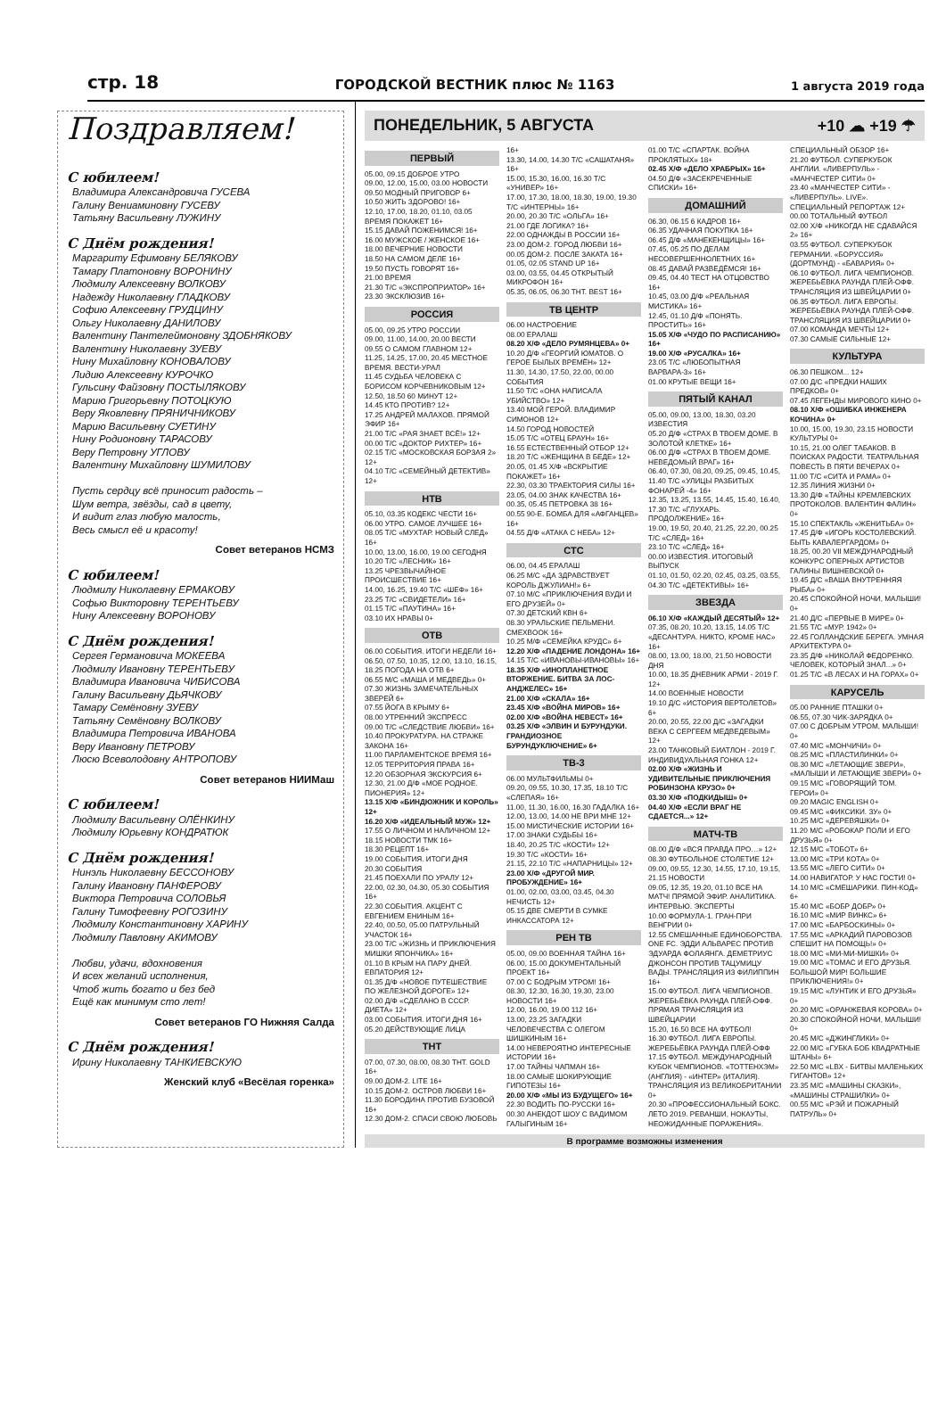стр. 18 ГОРОДСКОЙ ВЕСТНИК плюс № 1163 1 августа 2019 года
Поздравляем!
С юбилеем!
Владимира Александровича ГУСЕВА
Галину Вениаминовну ГУСЕВУ
Татьяну Васильевну ЛУЖИНУ
С Днём рождения!
Маргариту Ефимовну БЕЛЯКОВУ
Тамару Платоновну ВОРОНИНУ
Людмилу Алексеевну ВОЛКОВУ
Надежду Николаевну ГЛАДКОВУ
Софию Алексеевну ГРУДЦИНУ
Ольгу Николаевну ДАНИЛОВУ
Валентину Пантелеймоновну ЗДОБНЯКОВУ
Валентину Николаевну ЗУЕВУ
Нину Михайловну КОНОВАЛОВУ
Лидию Алексеевну КУРОЧКО
Гульсину Файзовну ПОСТЫЛЯКОВУ
Марию Григорьевну ПОТОЦКУЮ
Веру Яковлевну ПРЯНИЧНИКОВУ
Марию Васильевну СУЕТИНУ
Нину Родионовну ТАРАСОВУ
Веру Петровну УГЛОВУ
Валентину Михайловну ШУМИЛОВУ
Пусть сердцу всё приносит радость –
Шум ветра, звёзды, сад в цвету,
И видит глаз любую малость,
Весь смысл её и красоту!
Совет ветеранов НСМЗ
С юбилеем!
Людмилу Николаевну ЕРМАКОВУ
Софью Викторовну ТЕРЕНТЬЕВУ
Нину Алексеевну ВОРОНОВУ
С Днём рождения!
Сергея Германовича МОКЕЕВА
Людмилу Ивановну ТЕРЕНТЬЕВУ
Владимира Ивановича ЧИБИСОВА
Галину Васильевну ДЬЯЧКОВУ
Тамару Семёновну ЗУЕВУ
Татьяну Семёновну ВОЛКОВУ
Владимира Петровича ИВАНОВА
Веру Ивановну ПЕТРОВУ
Люсю Всеволодовну АНТРОПОВУ
Совет ветеранов НИИМаш
С юбилеем!
Людмилу Васильевну ОЛЁНКИНУ
Людмилу Юрьевну КОНДРАТЮК
С Днём рождения!
Нинэль Николаевну БЕССОНОВУ
Галину Ивановну ПАНФЕРОВУ
Виктора Петровича СОЛОВЬЯ
Галину Тимофеевну РОГОЗИНУ
Людмилу Константиновну ХАРИНУ
Людмилу Павловну АКИМОВУ
Любви, удачи, вдохновения
И всех желаний исполнения,
Чтоб жить богато и без бед
Ещё как минимум сто лет!
Совет ветеранов ГО Нижняя Салда
С Днём рождения!
Ирину Николаевну ТАНКИЕВСКУЮ
Женский клуб «Весёлая горенка»
ПОНЕДЕЛЬНИК, 5 АВГУСТА +10 ☁ +19 ☂
ПЕРВЫЙ
05.00, 09.15 ДОБРОЕ УТРО
09.00, 12.00, 15.00, 03.00 НОВОСТИ
09.50 МОДНЫЙ ПРИГОВОР 6+
10.50 ЖИТЬ ЗДОРОВО! 16+
12.10, 17.00, 18.20, 01.10, 03.05 ВРЕМЯ ПОКАЖЕТ 16+
15.15 ДАВАЙ ПОЖЕНИМСЯ! 16+
16.00 МУЖСКОЕ / ЖЕНСКОЕ 16+
18.00 ВЕЧЕРНИЕ НОВОСТИ
18.50 НА САМОМ ДЕЛЕ 16+
19.50 ПУСТЬ ГОВОРЯТ 16+
21.00 ВРЕМЯ
21.30 Т/С «ЭКСПРОПРИАТОР» 16+
23.30 ЭКСКЛЮЗИВ 16+
РОССИЯ
05.00, 09.25 УТРО РОССИИ
09.00, 11.00, 14.00, 20.00 ВЕСТИ
09.55 О САМОМ ГЛАВНОМ 12+
11.25, 14.25, 17.00, 20.45 МЕСТНОЕ ВРЕМЯ. ВЕСТИ-УРАЛ
11.45 СУДЬБА ЧЕЛОВЕКА С БОРИСОМ КОРЧЕВНИКОВЫМ 12+
12.50, 18.50 60 МИНУТ 12+
14.45 КТО ПРОТИВ? 12+
17.25 АНДРЕЙ МАЛАХОВ. ПРЯМОЙ ЭФИР 16+
21.00 Т/С «РАЯ ЗНАЕТ ВСЁ!» 12+
00.00 Т/С «ДОКТОР РИХТЕР» 16+
02.15 Т/С «МОСКОВСКАЯ БОРЗАЯ 2» 12+
04.10 Т/С «СЕМЕЙНЫЙ ДЕТЕКТИВ» 12+
НТВ
05.10, 03.35 КОДЕКС ЧЕСТИ 16+
06.00 УТРО. САМОЕ ЛУЧШЕЕ 16+
08.05 Т/С «МУХТАР. НОВЫЙ СЛЕД» 16+
10.00, 13.00, 16.00, 19.00 СЕГОДНЯ
10.20 Т/С «ЛЕСНИК» 16+
13.25 ЧРЕЗВЫЧАЙНОЕ ПРОИСШЕСТВИЕ 16+
14.00, 16.25, 19.40 Т/С «ШЕФ» 16+
23.25 Т/С «СВИДЕТЕЛИ» 16+
01.15 Т/С «ПАУТИНА» 16+
03.10 ИХ НРАВЫ 0+
ОТВ
06.00 СОБЫТИЯ. ИТОГИ НЕДЕЛИ 16+
06.50, 07.50, 10.35, 12.00, 13.10, 16.15, 18.25 ПОГОДА НА ОТВ 6+
06.55 М/С «МАША И МЕДВЕДЬ» 0+
07.30 ЖИЗНЬ ЗАМЕЧАТЕЛЬНЫХ ЗВЕРЕЙ 6+
07.55 ЙОГА В КРЫМУ 6+
08.00 УТРЕННИЙ ЭКСПРЕСС
09.00 Т/С «СЛЕДСТВИЕ ЛЮБВИ» 16+
10.40 ПРОКУРАТУРА. НА СТРАЖЕ ЗАКОНА 16+
11.00 ПАРЛАМЕНТСКОЕ ВРЕМЯ 16+
12.05 ТЕРРИТОРИЯ ПРАВА 16+
12.20 ОБЗОРНАЯ ЭКСКУРСИЯ 6+
12.30, 21.00 Д/Ф «МОЕ РОДНОЕ. ПИОНЕРИЯ» 12+
13.15 Х/Ф «БИНДЮЖНИК И КОРОЛЬ» 12+
16.20 Х/Ф «ИДЕАЛЬНЫЙ МУЖ» 12+
17.55 О ЛИЧНОМ И НАЛИЧНОМ 12+
18.15 НОВОСТИ ТМК 16+
18.30 РЕЦЕПТ 16+
19.00 СОБЫТИЯ. ИТОГИ ДНЯ
20.30 СОБЫТИЯ
21.45 ПОЕХАЛИ ПО УРАЛУ 12+
22.00, 02.30, 04.30, 05.30 СОБЫТИЯ 16+
22.30 СОБЫТИЯ. АКЦЕНТ С ЕВГЕНИЕМ ЕНИНЫМ 16+
22.40, 00.50, 05.00 ПАТРУЛЬНЫЙ УЧАСТОК 16+
23.00 Т/С «ЖИЗНЬ И ПРИКЛЮЧЕНИЯ МИШКИ ЯПОНЧИКА» 16+
01.10 В КРЫМ НА ПАРУ ДНЕЙ. ЕВПАТОРИЯ 12+
01.35 Д/Ф «НОВОЕ ПУТЕШЕСТВИЕ ПО ЖЕЛЕЗНОЙ ДОРОГЕ» 12+
02.00 Д/Ф «СДЕЛАНО В СССР. ДИЕТА» 12+
03.00 СОБЫТИЯ. ИТОГИ ДНЯ 16+
05.20 ДЕЙСТВУЮЩИЕ ЛИЦА
ТНТ
07.00, 07.30, 08.00, 08.30 ТНТ. GOLD 16+
09.00 ДОМ-2. LITE 16+
10.15 ДОМ-2. ОСТРОВ ЛЮБВИ 16+
11.30 БОРОДИНА ПРОТИВ БУЗОВОЙ 16+
12.30 ДОМ-2. СПАСИ СВОЮ ЛЮБОВЬ 16+
13.30, 14.00, 14.30 Т/С «САШАТАНЯ» 16+
15.00, 15.30, 16.00, 16.30 Т/С «УНИВЕР» 16+
17.00, 17.30, 18.00, 18.30, 19.00, 19.30 Т/С «ИНТЕРНЫ» 16+
20.00, 20.30 Т/С «ОЛЬГА» 16+
21.00 ГДЕ ЛОГИКА? 16+
22.00 ОДНАЖДЫ В РОССИИ 16+
23.00 ДОМ-2. ГОРОД ЛЮБВИ 16+
00.05 ДОМ-2. ПОСЛЕ ЗАКАТА 16+
01.05, 02.05 STAND UP 16+
03.00, 03.55, 04.45 ОТКРЫТЫЙ МИКРОФОН 16+
05.35, 06.05, 06.30 ТНТ. BEST 16+
ТВ ЦЕНТР
06.00 НАСТРОЕНИЕ
08.00 ЕРАЛАШ
08.20 Х/Ф «ДЕЛО РУМЯНЦЕВА» 0+
10.20 Д/Ф «ГЕОРГИЙ ЮМАТОВ. О ГЕРОЕ БЫЛЫХ ВРЕМЁН» 12+
11.30, 14.30, 17.50, 22.00, 00.00 СОБЫТИЯ
11.50 Т/С «ОНА НАПИСАЛА УБИЙСТВО» 12+
13.40 МОЙ ГЕРОЙ. ВЛАДИМИР СИМОНОВ 12+
14.50 ГОРОД НОВОСТЕЙ
15.05 Т/С «ОТЕЦ БРАУН» 16+
16.55 ЕСТЕСТВЕННЫЙ ОТБОР 12+
18.20 Т/С «ЖЕНЩИНА В БЕДЕ» 12+
20.05, 01.45 Х/Ф «ВСКРЫТИЕ ПОКАЖЕТ» 16+
22.30, 03.30 ТРАЕКТОРИЯ СИЛЫ 16+
23.05, 04.00 ЗНАК КАЧЕСТВА 16+
00.35, 05.45 ПЕТРОВКА 38 16+
00.55 90-Е. БОМБА ДЛЯ «АФГАНЦЕВ» 16+
04.55 Д/Ф «АТАКА С НЕБА» 12+
СТС
06.00, 04.45 ЕРАЛАШ
06.25 М/С «ДА ЗДРАВСТВУЕТ КОРОЛЬ ДЖУЛИАН!» 6+
07.10 М/С «ПРИКЛЮЧЕНИЯ ВУДИ И ЕГО ДРУЗЕЙ» 0+
07.30 ДЕТСКИЙ КВН 6+
08.30 УРАЛЬСКИЕ ПЕЛЬМЕНИ. СМЕХBOOK 16+
10.25 М/Ф «СЕМЕЙКА КРУДС» 6+
12.20 Х/Ф «ПАДЕНИЕ ЛОНДОНА» 16+
14.15 Т/С «ИВАНОВЫ-ИВАНОВЫ» 16+
18.35 Х/Ф «ИНОПЛАНЕТНОЕ ВТОРЖЕНИЕ. БИТВА ЗА ЛОС-АНДЖЕЛЕС» 16+
21.00 Х/Ф «СКАЛА» 16+
23.45 Х/Ф «ВОЙНА МИРОВ» 16+
02.00 Х/Ф «ВОЙНА НЕВЕСТ» 16+
03.25 Х/Ф «ЭЛВИН И БУРУНДУКИ. ГРАНДИОЗНОЕ БУРУНДУКЛЮЧЕНИЕ» 6+
ТВ-3
06.00 МУЛЬТФИЛЬМЫ 0+
09.20, 09.55, 10.30, 17.35, 18.10 Т/С «СЛЕПАЯ» 16+
11.00, 11.30, 16.00, 16.30 ГАДАЛКА 16+
12.00, 13.00, 14.00 НЕ ВРИ МНЕ 12+
15.00 МИСТИЧЕСКИЕ ИСТОРИИ 16+
17.00 ЗНАКИ СУДЬБЫ 16+
18.40, 20.25 Т/С «КОСТИ» 12+
19.30 Т/С «КОСТИ» 16+
21.15, 22.10 Т/С «НАПАРНИЦЫ» 12+
23.00 Х/Ф «ДРУГОЙ МИР. ПРОБУЖДЕНИЕ» 16+
01.00, 02.00, 03.00, 03.45, 04.30 НЕЧИСТЬ 12+
05.15 ДВЕ СМЕРТИ В СУМКЕ ИНКАССАТОРА 12+
РЕН ТВ
05.00, 09.00 ВОЕННАЯ ТАЙНА 16+
06.00, 15.00 ДОКУМЕНТАЛЬНЫЙ ПРОЕКТ 16+
07.00 С БОДРЫМ УТРОМ! 16+
08.30, 12.30, 16.30, 19.30, 23.00 НОВОСТИ 16+
12.00, 16.00, 19.00 112 16+
13.00, 23.25 ЗАГАДКИ ЧЕЛОВЕЧЕСТВА С ОЛЕГОМ ШИШКИНЫМ 16+
14.00 НЕВЕРОЯТНО ИНТЕРЕСНЫЕ ИСТОРИИ 16+
17.00 ТАЙНЫ ЧАПМАН 16+
18.00 САМЫЕ ШОКИРУЮЩИЕ ГИПОТЕЗЫ 16+
20.00 Х/Ф «МЫ ИЗ БУДУЩЕГО» 16+
22.30 ВОДИТЬ ПО-РУССКИ 16+
00.30 АНЕКДОТ ШОУ С ВАДИМОМ ГАЛЫГИНЫМ 16+
01.00 Т/С «СПАРТАК. ВОЙНА ПРОКЛЯТЫХ» 18+
02.45 Х/Ф «ДЕЛО ХРАБРЫХ» 16+
04.50 Д/Ф «ЗАСЕКРЕЧЕННЫЕ СПИСКИ» 16+
ДОМАШНИЙ
06.30, 06.15 6 КАДРОВ 16+
06.35 УДАЧНАЯ ПОКУПКА 16+
06.45 Д/Ф «МАНЕКЕНЩИЦЫ» 16+
07.45, 05.25 ПО ДЕЛАМ НЕСОВЕРШЕННОЛЕТНИХ 16+
08.45 ДАВАЙ РАЗВЕДЁМСЯ! 16+
09.45, 04.40 ТЕСТ НА ОТЦОВСТВО 16+
10.45, 03.00 Д/Ф «РЕАЛЬНАЯ МИСТИКА» 16+
12.45, 01.10 Д/Ф «ПОНЯТЬ. ПРОСТИТЬ» 16+
15.05 Х/Ф «ЧУДО ПО РАСПИСАНИЮ» 16+
19.00 Х/Ф «РУСАЛКА» 16+
23.05 Т/С «ЛЮБОПЫТНАЯ ВАРВАРА-3» 16+
01.00 КРУТЫЕ ВЕЩИ 16+
ПЯТЫЙ КАНАЛ
05.00, 09.00, 13.00, 18.30, 03.20 ИЗВЕСТИЯ
05.20 Д/Ф «СТРАХ В ТВОЕМ ДОМЕ. В ЗОЛОТОЙ КЛЕТКЕ» 16+
06.00 Д/Ф «СТРАХ В ТВОЕМ ДОМЕ. НЕВЕДОМЫЙ ВРАГ» 16+
06.40, 07.30, 08.20, 09.25, 09.45, 10.45, 11.40 Т/С «УЛИЦЫ РАЗБИТЫХ ФОНАРЕЙ -4» 16+
12.35, 13.25, 13.55, 14.45, 15.40, 16.40, 17.30 Т/С «ГЛУХАРЬ. ПРОДОЛЖЕНИЕ» 16+
19.00, 19.50, 20.40, 21.25, 22.20, 00.25 Т/С «СЛЕД» 16+
23.10 Т/С «СЛЕД» 16+
00.00 ИЗВЕСТИЯ. ИТОГОВЫЙ ВЫПУСК
01.10, 01.50, 02.20, 02.45, 03.25, 03.55, 04.30 Т/С «ДЕТЕКТИВЫ» 16+
ЗВЕЗДА
06.10 Х/Ф «КАЖДЫЙ ДЕСЯТЫЙ» 12+
07.35, 08.20, 10.20, 13.15, 14.05 Т/С «ДЕСАНТУРА. НИКТО, КРОМЕ НАС» 16+
08.00, 13.00, 18.00, 21.50 НОВОСТИ ДНЯ
10.00, 18.35 ДНЕВНИК АРМИ - 2019 Г. 12+
14.00 ВОЕННЫЕ НОВОСТИ
19.10 Д/С «ИСТОРИЯ ВЕРТОЛЕТОВ» 6+
20.00, 20.55, 22.00 Д/С «ЗАГАДКИ ВЕКА С СЕРГЕЕМ МЕДВЕДЕВЫМ» 12+
23.00 ТАНКОВЫЙ БИАТЛОН - 2019 Г. ИНДИВИДУАЛЬНАЯ ГОНКА 12+
02.00 Х/Ф «ЖИЗНЬ И УДИВИТЕЛЬНЫЕ ПРИКЛЮЧЕНИЯ РОБИНЗОНА КРУЗО» 0+
03.30 Х/Ф «ПОДКИДЫШ» 0+
04.40 Х/Ф «ЕСЛИ ВРАГ НЕ СДАЕТСЯ...» 12+
МАТЧ-ТВ
08.00 Д/Ф «ВСЯ ПРАВДА ПРО…» 12+
08.30 ФУТБОЛЬНОЕ СТОЛЕТИЕ 12+
09.00, 09.55, 12.30, 14.55, 17.10, 19.15, 21.15 НОВОСТИ
09.05, 12.35, 19.20, 01.10 ВСЕ НА МАТЧ! ПРЯМОЙ ЭФИР. АНАЛИТИКА. ИНТЕРВЬЮ. ЭКСПЕРТЫ
10.00 ФОРМУЛА-1. ГРАН-ПРИ ВЕНГРИИ 0+
12.55 СМЕШАННЫЕ ЕДИНОБОРСТВА. ONE FC. ЭДДИ АЛЬВАРЕС ПРОТИВ ЭДУАРДА ФОЛАЯНГА. ДЕМЕТРИУС ДЖОНСОН ПРОТИВ ТАЦУМИЦУ ВАДЫ. ТРАНСЛЯЦИЯ ИЗ ФИЛИППИН 16+
15.00 ФУТБОЛ. ЛИГА ЧЕМПИОНОВ. ЖЕРЕБЬЁВКА РАУНДА ПЛЕЙ-ОФФ. ПРЯМАЯ ТРАНСЛЯЦИЯ ИЗ ШВЕЙЦАРИИ
15.20, 16.50 ВСЕ НА ФУТБОЛ!
16.30 ФУТБОЛ. ЛИГА ЕВРОПЫ. ЖЕРЕБЬЁВКА РАУНДА ПЛЕЙ-ОФФ
17.15 ФУТБОЛ. МЕЖДУНАРОДНЫЙ КУБОК ЧЕМПИОНОВ. «ТОТТЕНХЭМ» (АНГЛИЯ) - «ИНТЕР» (ИТАЛИЯ). ТРАНСЛЯЦИЯ ИЗ ВЕЛИКОБРИТАНИИ 0+
20.30 «ПРОФЕССИОНАЛЬНЫЙ БОКС. ЛЕТО 2019. РЕВАНШИ, НОКАУТЫ, НЕОЖИДАННЫЕ ПОРАЖЕНИЯ». СПЕЦИАЛЬНЫЙ ОБЗОР 16+
21.20 ФУТБОЛ. СУПЕРКУБОК АНГЛИИ. «ЛИВЕРПУЛЬ» - «МАНЧЕСТЕР СИТИ» 0+
23.40 «МАНЧЕСТЕР СИТИ» - «ЛИВЕРПУЛЬ». LIVE». СПЕЦИАЛЬНЫЙ РЕПОРТАЖ 12+
00.00 ТОТАЛЬНЫЙ ФУТБОЛ
02.00 Х/Ф «НИКОГДА НЕ СДАВАЙСЯ 2» 16+
03.55 ФУТБОЛ. СУПЕРКУБОК ГЕРМАНИИ. «БОРУССИЯ» (ДОРТМУНД) - «БАВАРИЯ» 0+
06.10 ФУТБОЛ. ЛИГА ЧЕМПИОНОВ. ЖЕРЕБЬЁВКА РАУНДА ПЛЕЙ-ОФФ. ТРАНСЛЯЦИЯ ИЗ ШВЕЙЦАРИИ 0+
06.35 ФУТБОЛ. ЛИГА ЕВРОПЫ. ЖЕРЕБЬЁВКА РАУНДА ПЛЕЙ-ОФФ. ТРАНСЛЯЦИЯ ИЗ ШВЕЙЦАРИИ 0+
07.00 КОМАНДА МЕЧТЫ 12+
07.30 САМЫЕ СИЛЬНЫЕ 12+
КУЛЬТУРА
06.30 ПЕШКОМ... 12+
07.00 Д/С «ПРЕДКИ НАШИХ ПРЕДКОВ» 0+
07.45 ЛЕГЕНДЫ МИРОВОГО КИНО 0+
08.10 Х/Ф «ОШИБКА ИНЖЕНЕРА КОЧИНА» 0+
10.00, 15.00, 19.30, 23.15 НОВОСТИ КУЛЬТУРЫ 0+
10.15, 21.00 ОЛЕГ ТАБАКОВ. В ПОИСКАХ РАДОСТИ. ТЕАТРАЛЬНАЯ ПОВЕСТЬ В ПЯТИ ВЕЧЕРАХ 0+
11.00 Т/С «СИТА И РАМА» 0+
12.35 ЛИНИЯ ЖИЗНИ 0+
13.30 Д/Ф «ТАЙНЫ КРЕМЛЕВСКИХ ПРОТОКОЛОВ. ВАЛЕНТИН ФАЛИН» 0+
15.10 СПЕКТАКЛЬ «ЖЕНИТЬБА» 0+
17.45 Д/Ф «ИГОРЬ КОСТОЛЕВСКИЙ. БЫТЬ КАВАЛЕРГАРДОМ» 0+
18.25, 00.20 VII МЕЖДУНАРОДНЫЙ КОНКУРС ОПЕРНЫХ АРТИСТОВ ГАЛИНЫ ВИШНЕВСКОЙ 0+
19.45 Д/С «ВАША ВНУТРЕННЯЯ РЫБА» 0+
20.45 СПОКОЙНОЙ НОЧИ, МАЛЫШИ! 0+
21.40 Д/С «ПЕРВЫЕ В МИРЕ» 0+
21.55 Т/С «МУР. 1942» 0+
22.45 ГОЛЛАНДСКИЕ БЕРЕГА. УМНАЯ АРХИТЕКТУРА 0+
23.35 Д/Ф «НИКОЛАЙ ФЕДОРЕНКО. ЧЕЛОВЕК, КОТОРЫЙ ЗНАЛ...» 0+
01.25 Т/С «В ЛЕСАХ И НА ГОРАХ» 0+
КАРУСЕЛЬ
05.00 РАННИЕ ПТАШКИ 0+
06.55, 07.30 ЧИК-ЗАРЯДКА 0+
07.00 С ДОБРЫМ УТРОМ, МАЛЫШИ! 0+
07.40 М/С «МОНЧИЧИ» 0+
08.25 М/С «ПЛАСТИЛИНКИ» 0+
08.30 М/С «ЛЕТАЮЩИЕ ЗВЕРИ», «МАЛЫШИ И ЛЕТАЮЩИЕ ЗВЕРИ» 0+
09.15 М/С «ГОВОРЯЩИЙ ТОМ. ГЕРОИ» 0+
09.20 MAGIC ENGLISH 0+
09.45 М/С «ФИКСИКИ. ЗУ» 0+
10.25 М/С «ДЕРЕВЯШКИ» 0+
11.20 М/С «РОБОКАР ПОЛИ И ЕГО ДРУЗЬЯ» 0+
12.15 М/С «ТОБОТ» 6+
13.00 М/С «ТРИ КОТА» 0+
13.55 М/С «ЛЕГО СИТИ» 0+
14.00 НАВИГАТОР. У НАС ГОСТИ! 0+
14.10 М/С «СМЕШАРИКИ. ПИН-КОД» 6+
15.40 М/С «БОБР ДОБР» 0+
16.10 М/С «МИР ВИНКС» 6+
17.00 М/С «БАРБОСКИНЫ» 0+
17.55 М/С «АРКАДИЙ ПАРОВОЗОВ СПЕШИТ НА ПОМОЩЬ!» 0+
18.00 М/С «МИ-МИ-МИШКИ» 0+
19.00 М/С «ТОМАС И ЕГО ДРУЗЬЯ. БОЛЬШОЙ МИР! БОЛЬШИЕ ПРИКЛЮЧЕНИЯ!» 0+
19.15 М/С «ЛУНТИК И ЕГО ДРУЗЬЯ» 0+
20.20 М/С «ОРАНЖЕВАЯ КОРОВА» 0+
20.30 СПОКОЙНОЙ НОЧИ, МАЛЫШИ! 0+
20.45 М/С «ДЖИНГЛИКИ» 0+
22.00 М/С «ГУБКА БОБ КВАДРАТНЫЕ ШТАНЫ» 6+
22.50 М/С «LBX - БИТВЫ МАЛЕНЬКИХ ГИГАНТОВ» 12+
23.35 М/С «МАШИНЫ СКАЗКИ», «МАШИНЫ СТРАШИЛКИ» 0+
00.55 М/С «РЭЙ И ПОЖАРНЫЙ ПАТРУЛЬ» 0+
В программе возможны изменения